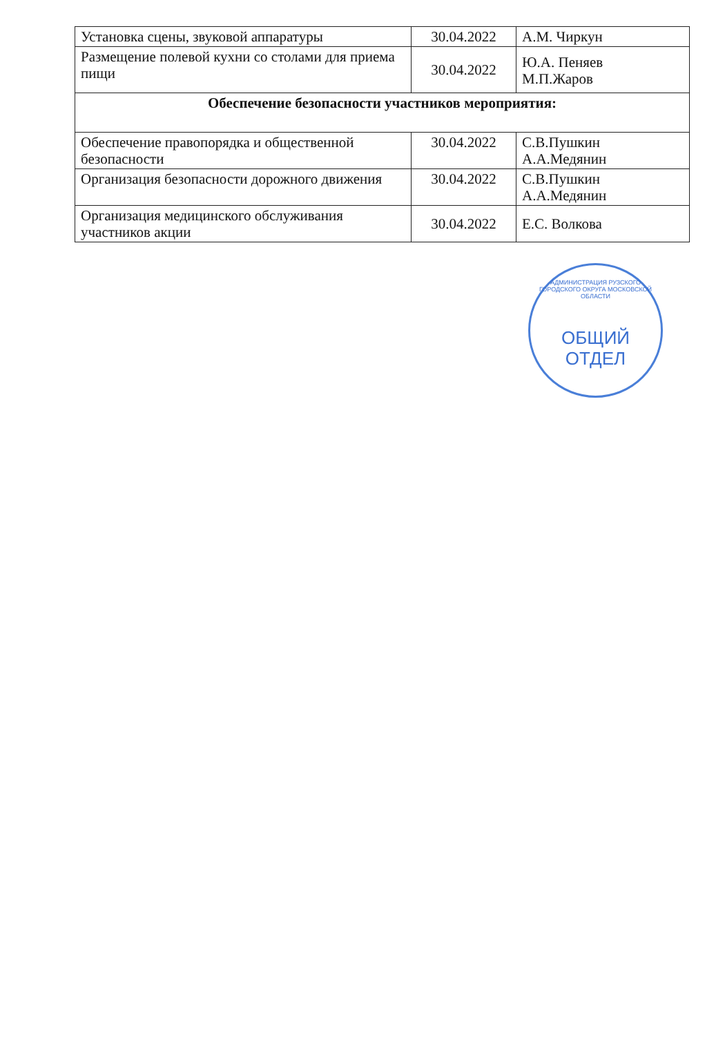| Установка сцены, звуковой аппаратуры | 30.04.2022 | А.М. Чиркун |
| Размещение полевой кухни со столами для приема пищи | 30.04.2022 | Ю.А. Пеняев М.П.Жаров |
| Обеспечение безопасности участников мероприятия: | | |
| Обеспечение правопорядка и общественной безопасности | 30.04.2022 | С.В.Пушкин А.А.Медянин |
| Организация безопасности дорожного движения | 30.04.2022 | С.В.Пушкин А.А.Медянин |
| Организация медицинского обслуживания участников акции | 30.04.2022 | Е.С. Волкова |
АДМИНИСТРАЦИЯ РУЗСКОГО ГОРОДСКОГО ОКРУГА МОСКОВСКОЙ ОБЛАСТИ
ОБЩИЙ
ОТДЕЛ